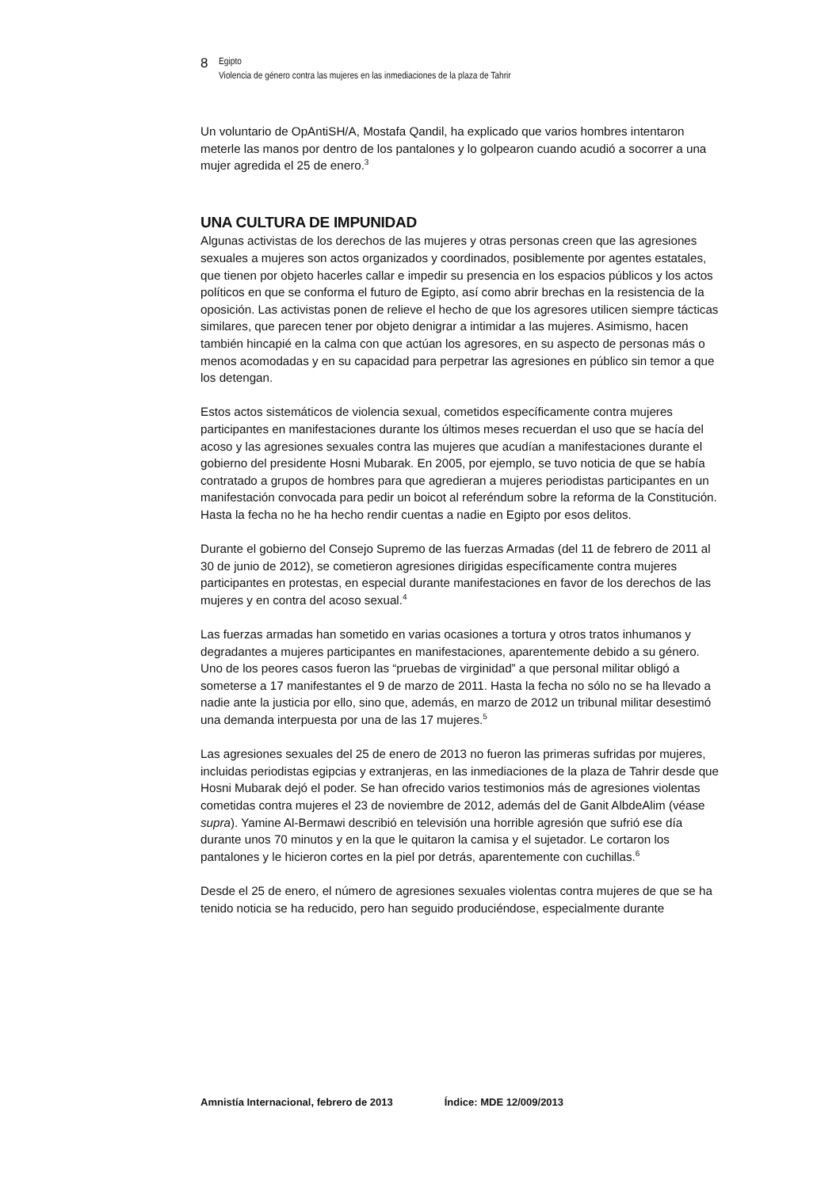8
Egipto
Violencia de género contra las mujeres en las inmediaciones de la plaza de Tahrir
Un voluntario de OpAntiSH/A, Mostafa Qandil, ha explicado que varios hombres intentaron meterle las manos por dentro de los pantalones y lo golpearon cuando acudió a socorrer a una mujer agredida el 25 de enero.<sup>3</sup>
UNA CULTURA DE IMPUNIDAD
Algunas activistas de los derechos de las mujeres y otras personas creen que las agresiones sexuales a mujeres son actos organizados y coordinados, posiblemente por agentes estatales, que tienen por objeto hacerles callar e impedir su presencia en los espacios públicos y los actos políticos en que se conforma el futuro de Egipto, así como abrir brechas en la resistencia de la oposición. Las activistas ponen de relieve el hecho de que los agresores utilicen siempre tácticas similares, que parecen tener por objeto denigrar a intimidar a las mujeres. Asimismo, hacen también hincapié en la calma con que actúan los agresores, en su aspecto de personas más o menos acomodadas y en su capacidad para perpetrar las agresiones en público sin temor a que los detengan.
Estos actos sistemáticos de violencia sexual, cometidos específicamente contra mujeres participantes en manifestaciones durante los últimos meses recuerdan el uso que se hacía del acoso y las agresiones sexuales contra las mujeres que acudían a manifestaciones durante el gobierno del presidente Hosni Mubarak. En 2005, por ejemplo, se tuvo noticia de que se había contratado a grupos de hombres para que agredieran a mujeres periodistas participantes en un manifestación convocada para pedir un boicot al referéndum sobre la reforma de la Constitución. Hasta la fecha no he ha hecho rendir cuentas a nadie en Egipto por esos delitos.
Durante el gobierno del Consejo Supremo de las fuerzas Armadas (del 11 de febrero de 2011 al 30 de junio de 2012), se cometieron agresiones dirigidas específicamente contra mujeres participantes en protestas, en especial durante manifestaciones en favor de los derechos de las mujeres y en contra del acoso sexual.<sup>4</sup>
Las fuerzas armadas han sometido en varias ocasiones a tortura y otros tratos inhumanos y degradantes a mujeres participantes en manifestaciones, aparentemente debido a su género. Uno de los peores casos fueron las “pruebas de virginidad” a que personal militar obligó a someterse a 17 manifestantes el 9 de marzo de 2011. Hasta la fecha no sólo no se ha llevado a nadie ante la justicia por ello, sino que, además, en marzo de 2012 un tribunal militar desestimó una demanda interpuesta por una de las 17 mujeres.<sup>5</sup>
Las agresiones sexuales del 25 de enero de 2013 no fueron las primeras sufridas por mujeres, incluidas periodistas egipcias y extranjeras, en las inmediaciones de la plaza de Tahrir desde que Hosni Mubarak dejó el poder. Se han ofrecido varios testimonios más de agresiones violentas cometidas contra mujeres el 23 de noviembre de 2012, además del de Ganit AlbdeAlim (véase supra). Yamine Al-Bermawi describió en televisión una horrible agresión que sufrió ese día durante unos 70 minutos y en la que le quitaron la camisa y el sujetador. Le cortaron los pantalones y le hicieron cortes en la piel por detrás, aparentemente con cuchillas.<sup>6</sup>
Desde el 25 de enero, el número de agresiones sexuales violentas contra mujeres de que se ha tenido noticia se ha reducido, pero han seguido produciéndose, especialmente durante
Amnistía Internacional, febrero de 2013 Índice: MDE 12/009/2013